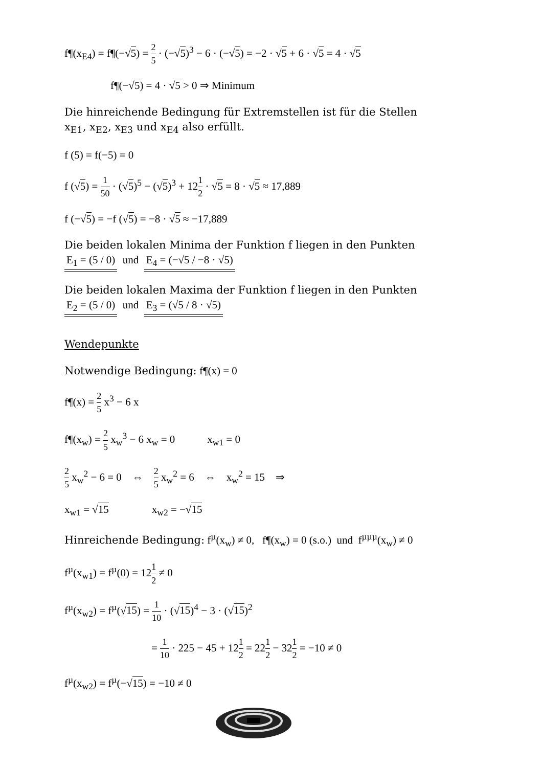f¶(x<sub>E4</sub>) = f¶(−√5) = 2 5 · (−√5)<sup>3</sup> − 6 · (−√5) = −2 · √5 + 6 · √5 = 4 · √5
f¶(−√5) = 4 · √5 > 0 ⇒ Minimum
Die hinreichende Bedingung für Extremstellen ist für die Stellen
x<sub>E1</sub>, x<sub>E2</sub>, x<sub>E3</sub> und x<sub>E4</sub> also erfüllt.
f (5) = f(−5) = 0
f (√5) = 1 50 · (√5)<sup>5</sup> − (√5)<sup>3</sup> + 121 2 · √5 = 8 · √5 ≈ 17,889
f (−√5) = −f (√5) = −8 · √5 ≈ −17,889
Die beiden lokalen Minima der Funktion f liegen in den Punkten
E<sub>1</sub> = (5 / 0) und E<sub>4</sub> = (−√5 / −8 · √5)
Die beiden lokalen Maxima der Funktion f liegen in den Punkten
E<sub>2</sub> = (5 / 0) und E<sub>3</sub> = (√5 / 8 · √5)
Wendepunkte
Notwendige Bedingung: f¶(x) = 0
f¶(x) = 2 5 x<sup>3</sup> − 6 x
f¶(x<sub>w</sub>) = 2 5 x<sub>w</sub><sup>3</sup> − 6 x<sub>w</sub> = 0 x<sub>w1</sub> = 0
2 5 x<sub>w</sub><sup>2</sup> − 6 = 0 ⇔ 2 5 x<sub>w</sub><sup>2</sup> = 6 ⇔ x<sub>w</sub><sup>2</sup> = 15 ⇒
x<sub>w1</sub> = √15 x<sub>w2</sub> = −√15
Hinreichende Bedingung: f<sup>µ</sup>(x<sub>w</sub>) ≠ 0, f¶(x<sub>w</sub>) = 0 (s.o.) und f<sup>µµµ</sup>(x<sub>w</sub>) ≠ 0
f<sup>µ</sup>(x<sub>w1</sub>) = f<sup>µ</sup>(0) = 121 2 ≠ 0
f<sup>µ</sup>(x<sub>w2</sub>) = f<sup>µ</sup>(√15) = 1 10 · (√15)<sup>4</sup> − 3 · (√15)<sup>2</sup>
= 1 10 · 225 − 45 + 121 2 = 221 2 − 321 2 = −10 ≠ 0
f<sup>µ</sup>(x<sub>w2</sub>) = f<sup>µ</sup>(−√15) = −10 ≠ 0